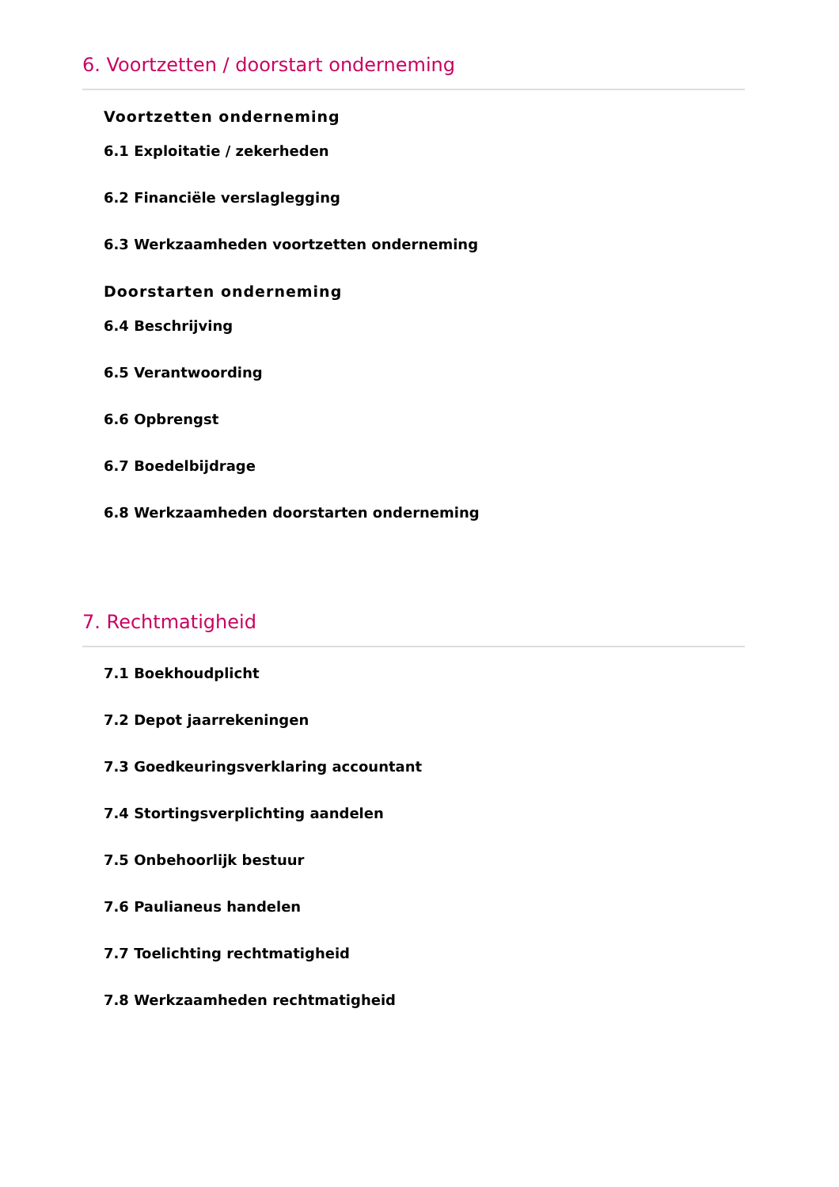6. Voortzetten / doorstart onderneming
Voortzetten onderneming
6.1 Exploitatie / zekerheden
6.2 Financiële verslaglegging
6.3 Werkzaamheden voortzetten onderneming
Doorstarten onderneming
6.4 Beschrijving
6.5 Verantwoording
6.6 Opbrengst
6.7 Boedelbijdrage
6.8 Werkzaamheden doorstarten onderneming
7. Rechtmatigheid
7.1 Boekhoudplicht
7.2 Depot jaarrekeningen
7.3 Goedkeuringsverklaring accountant
7.4 Stortingsverplichting aandelen
7.5 Onbehoorlijk bestuur
7.6 Paulianeus handelen
7.7 Toelichting rechtmatigheid
7.8 Werkzaamheden rechtmatigheid